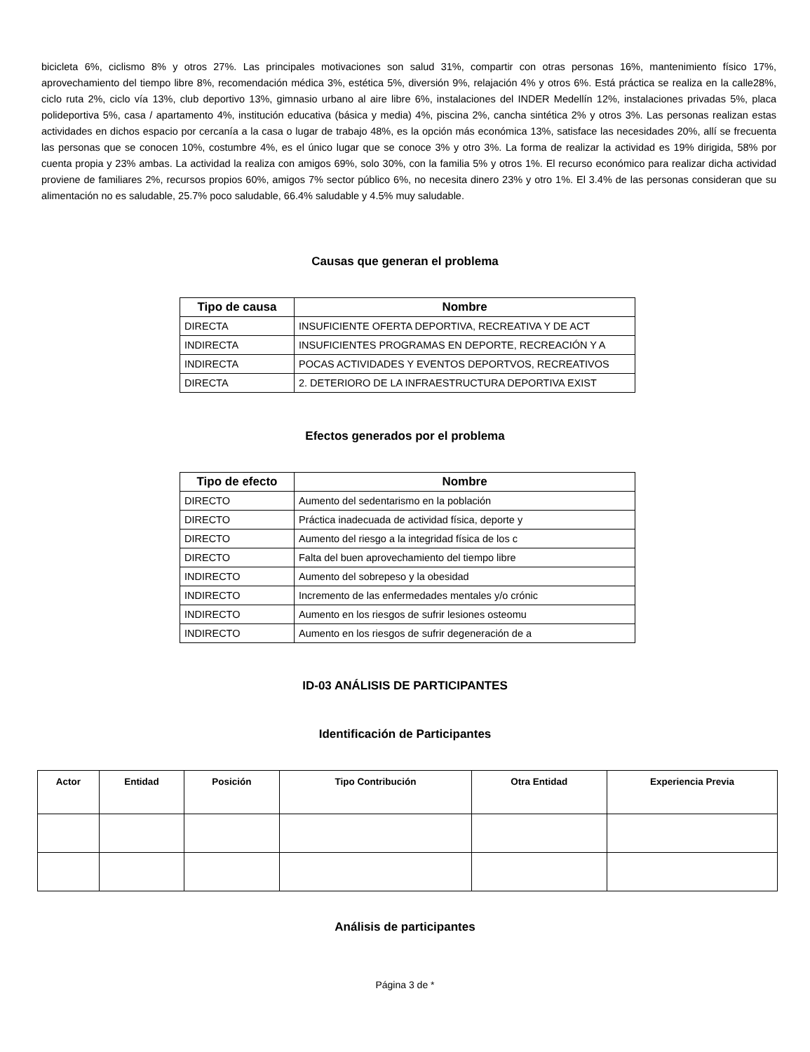bicicleta 6%, ciclismo 8% y otros 27%. Las principales motivaciones son salud 31%, compartir con otras personas 16%, mantenimiento físico 17%, aprovechamiento del tiempo libre 8%, recomendación médica 3%, estética 5%, diversión 9%, relajación 4% y otros 6%. Está práctica se realiza en la calle28%, ciclo ruta 2%, ciclo vía 13%, club deportivo 13%, gimnasio urbano al aire libre 6%, instalaciones del INDER Medellín 12%, instalaciones privadas 5%, placa polideportiva 5%, casa / apartamento 4%, institución educativa (básica y media) 4%, piscina 2%, cancha sintética 2% y otros 3%. Las personas realizan estas actividades en dichos espacio por cercanía a la casa o lugar de trabajo 48%, es la opción más económica 13%, satisface las necesidades 20%, allí se frecuenta las personas que se conocen 10%, costumbre 4%, es el único lugar que se conoce 3% y otro 3%. La forma de realizar la actividad es 19% dirigida, 58% por cuenta propia y 23% ambas. La actividad la realiza con amigos 69%, solo 30%, con la familia 5% y otros 1%. El recurso económico para realizar dicha actividad proviene de familiares 2%, recursos propios 60%, amigos 7% sector público 6%, no necesita dinero 23% y otro 1%. El 3.4% de las personas consideran que su alimentación no es saludable, 25.7% poco saludable, 66.4% saludable y 4.5% muy saludable.
Causas que generan el problema
| Tipo de causa | Nombre |
| --- | --- |
| DIRECTA | INSUFICIENTE OFERTA DEPORTIVA, RECREATIVA Y DE ACT |
| INDIRECTA | INSUFICIENTES PROGRAMAS EN DEPORTE, RECREACIÓN Y A |
| INDIRECTA | POCAS ACTIVIDADES Y EVENTOS DEPORTVOS, RECREATIVOS |
| DIRECTA | 2. DETERIORO DE LA INFRAESTRUCTURA DEPORTIVA EXIST |
Efectos generados por el problema
| Tipo de efecto | Nombre |
| --- | --- |
| DIRECTO | Aumento del sedentarismo en la población |
| DIRECTO | Práctica inadecuada de actividad física, deporte y |
| DIRECTO | Aumento del riesgo a la integridad física de los c |
| DIRECTO | Falta del buen aprovechamiento del tiempo libre |
| INDIRECTO | Aumento del sobrepeso y la obesidad |
| INDIRECTO | Incremento de las enfermedades mentales y/o crónic |
| INDIRECTO | Aumento en los riesgos de sufrir lesiones osteomu |
| INDIRECTO | Aumento en los riesgos de sufrir degeneración de a |
ID-03 ANÁLISIS DE PARTICIPANTES
Identificación de Participantes
| Actor | Entidad | Posición | Tipo Contribución | Otra Entidad | Experiencia Previa |
| --- | --- | --- | --- | --- | --- |
Análisis de participantes
Página 3 de *